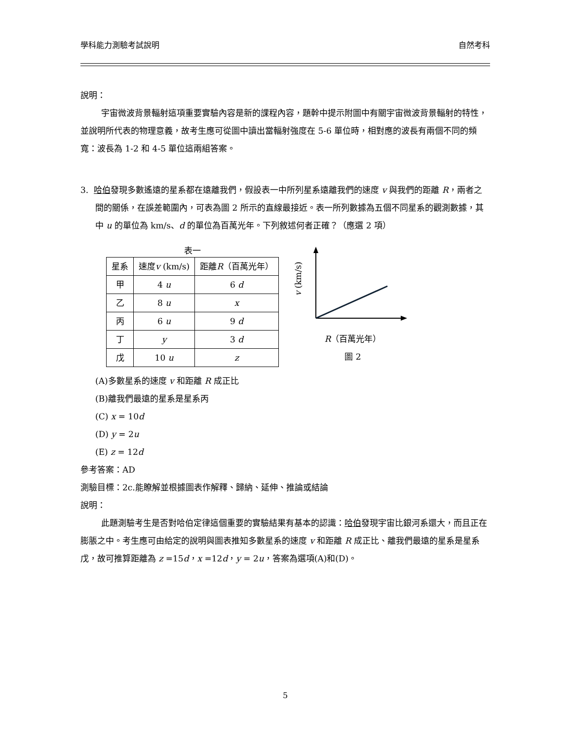學科能力測驗考試說明 自然考科
說明：
宇宙微波背景輻射這項重要實驗內容是新的課程內容，題幹中提示附圖中有關宇宙微波背景輻射的特性，並說明所代表的物理意義，故考生應可從圖中讀出當輻射強度在 5-6 單位時，相對應的波長有兩個不同的頻寬：波長為 1-2 和 4-5 單位這兩組答案。
3. 哈伯發現多數遙遠的星系都在遠離我們，假設表一中所列星系遠離我們的速度 v 與我們的距離 R，兩者之間的關係，在誤差範圍內，可表為圖 2 所示的直線最接近。表一所列數據為五個不同星系的觀測數據，其中 u 的單位為 km/s、d 的單位為百萬光年。下列敘述何者正確？（應選 2 項）
表一
| 星系 | 速度 v (km/s) | 距離 R （百萬光年） |
| --- | --- | --- |
| 甲 | 4 u | 6 d |
| 乙 | 8 u | x |
| 丙 | 6 u | 9 d |
| 丁 | y | 3 d |
| 戊 | 10 u | z |
v (km/s)
R（百萬光年）
圖 2
(A)多數星系的速度 v 和距離 R 成正比
(B)離我們最遠的星系是星系丙
(C) x = 10d
(D) y = 2u
(E) z = 12d
參考答案：AD
測驗目標：2c.能瞭解並根據圖表作解釋、歸納、延伸、推論或結論
說明：
此題測驗考生是否對哈伯定律這個重要的實驗結果有基本的認識：哈伯發現宇宙比銀河系還大，而且正在膨脹之中。考生應可由給定的說明與圖表推知多數星系的速度 v 和距離 R 成正比、離我們最遠的星系是星系戊，故可推算距離為 z =15d，x =12d，y = 2u，答案為選項(A)和(D)。
5